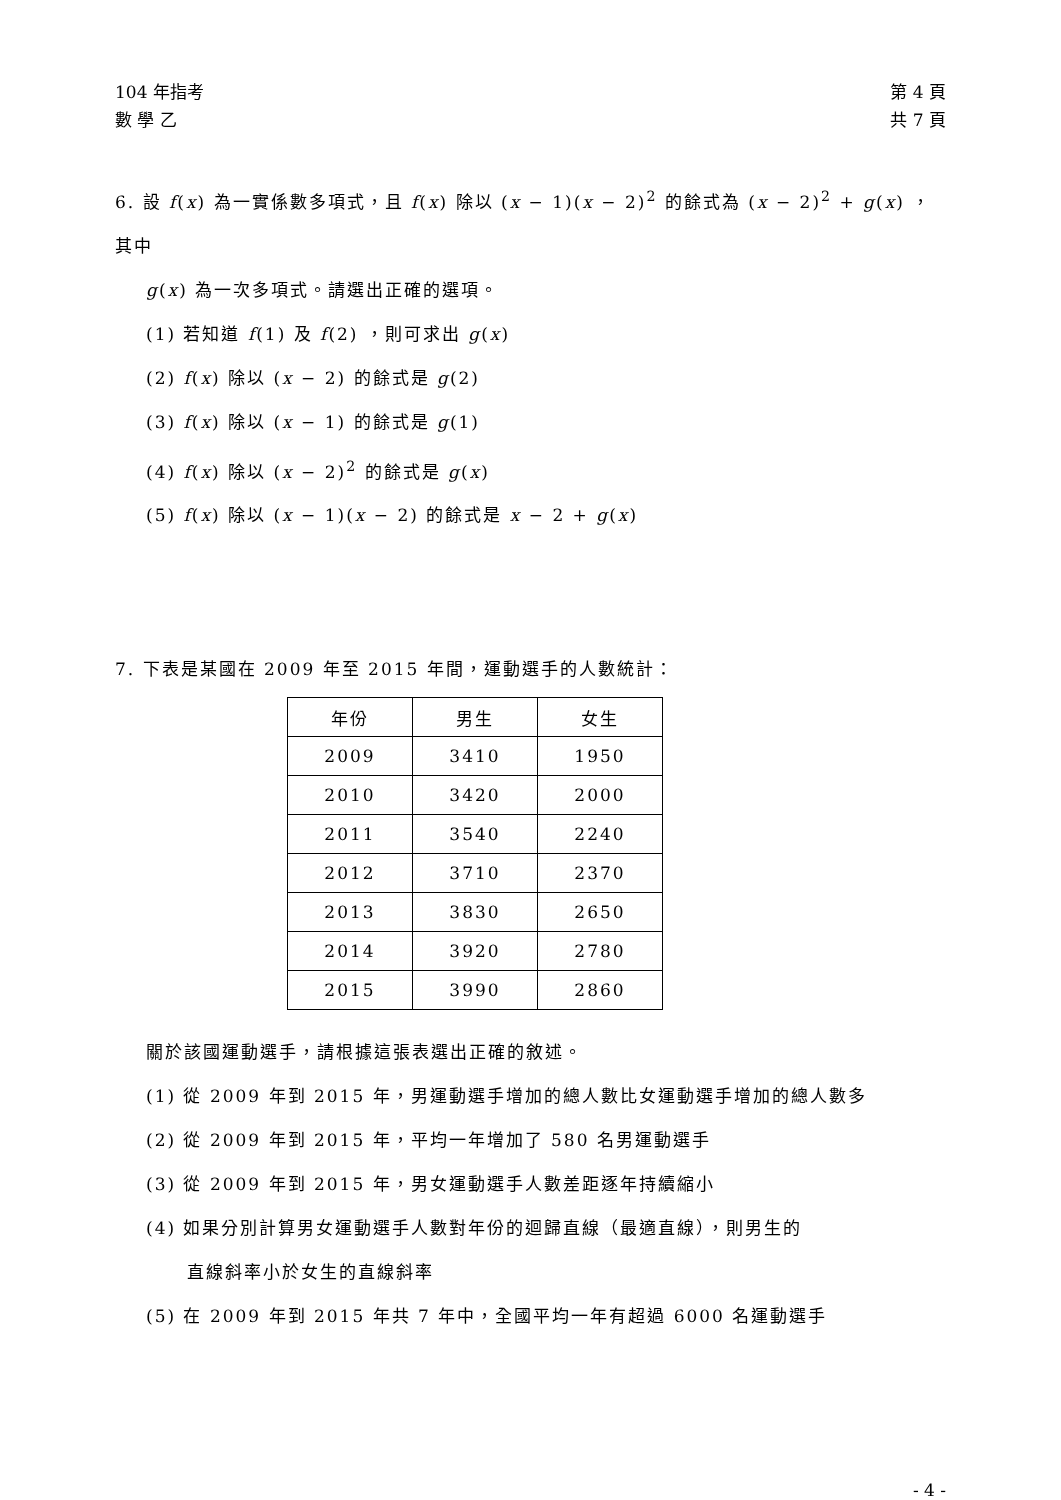104 年指考
數 學 乙
第 4 頁
共 7 頁
6. 設 f(x) 為一實係數多項式，且 f(x) 除以 (x − 1)(x − 2)<sup>2</sup> 的餘式為 (x − 2)<sup>2</sup> + g(x) ，其中
g(x) 為一次多項式。請選出正確的選項。
(1) 若知道 f(1) 及 f(2) ，則可求出 g(x)
(2) f(x) 除以 (x − 2) 的餘式是 g(2)
(3) f(x) 除以 (x − 1) 的餘式是 g(1)
(4) f(x) 除以 (x − 2)<sup>2</sup> 的餘式是 g(x)
(5) f(x) 除以 (x − 1)(x − 2) 的餘式是 x − 2 + g(x)
7. 下表是某國在 2009 年至 2015 年間，運動選手的人數統計：
| 年份 | 男生 | 女生 |
| --- | --- | --- |
| 2009 | 3410 | 1950 |
| 2010 | 3420 | 2000 |
| 2011 | 3540 | 2240 |
| 2012 | 3710 | 2370 |
| 2013 | 3830 | 2650 |
| 2014 | 3920 | 2780 |
| 2015 | 3990 | 2860 |
關於該國運動選手，請根據這張表選出正確的敘述。
(1) 從 2009 年到 2015 年，男運動選手增加的總人數比女運動選手增加的總人數多
(2) 從 2009 年到 2015 年，平均一年增加了 580 名男運動選手
(3) 從 2009 年到 2015 年，男女運動選手人數差距逐年持續縮小
(4) 如果分別計算男女運動選手人數對年份的迴歸直線（最適直線），則男生的
直線斜率小於女生的直線斜率
(5) 在 2009 年到 2015 年共 7 年中，全國平均一年有超過 6000 名運動選手
- 4 -